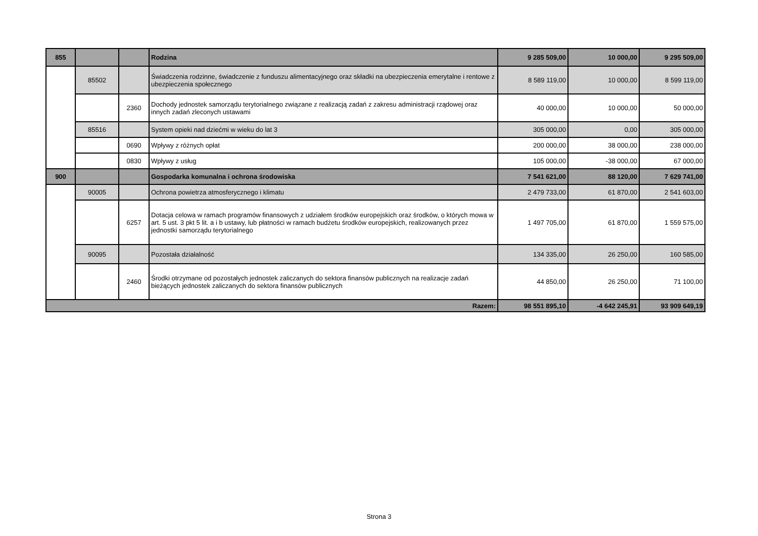| 855 | | | Rodzina | 9 285 509,00 | 10 000,00 | 9 295 509,00 |
| | 85502 | | Świadczenia rodzinne, świadczenie z funduszu alimentacyjnego oraz składki na ubezpieczenia emerytalne i rentowe z ubezpieczenia społecznego | 8 589 119,00 | 10 000,00 | 8 599 119,00 |
| | | 2360 | Dochody jednostek samorządu terytorialnego związane z realizacją zadań z zakresu administracji rządowej oraz innych zadań zleconych ustawami | 40 000,00 | 10 000,00 | 50 000,00 |
| | 85516 | | System opieki nad dziećmi w wieku do lat 3 | 305 000,00 | 0,00 | 305 000,00 |
| | | 0690 | Wpływy z różnych opłat | 200 000,00 | 38 000,00 | 238 000,00 |
| | | 0830 | Wpływy z usług | 105 000,00 | -38 000,00 | 67 000,00 |
| 900 | | | Gospodarka komunalna i ochrona środowiska | 7 541 621,00 | 88 120,00 | 7 629 741,00 |
| | 90005 | | Ochrona powietrza atmosferycznego i klimatu | 2 479 733,00 | 61 870,00 | 2 541 603,00 |
| | | 6257 | Dotacja celowa w ramach programów finansowych z udziałem środków europejskich oraz środków, o których mowa w art. 5 ust. 3 pkt 5 lit. a i b ustawy, lub płatności w ramach budżetu środków europejskich, realizowanych przez jednostki samorządu terytorialnego | 1 497 705,00 | 61 870,00 | 1 559 575,00 |
| | 90095 | | Pozostała działalność | 134 335,00 | 26 250,00 | 160 585,00 |
| | | 2460 | Środki otrzymane od pozostałych jednostek zaliczanych do sektora finansów publicznych na realizacje zadań bieżących jednostek zaliczanych do sektora finansów publicznych | 44 850,00 | 26 250,00 | 71 100,00 |
| Razem: | | | | 98 551 895,10 | -4 642 245,91 | 93 909 649,19 |
Strona 3